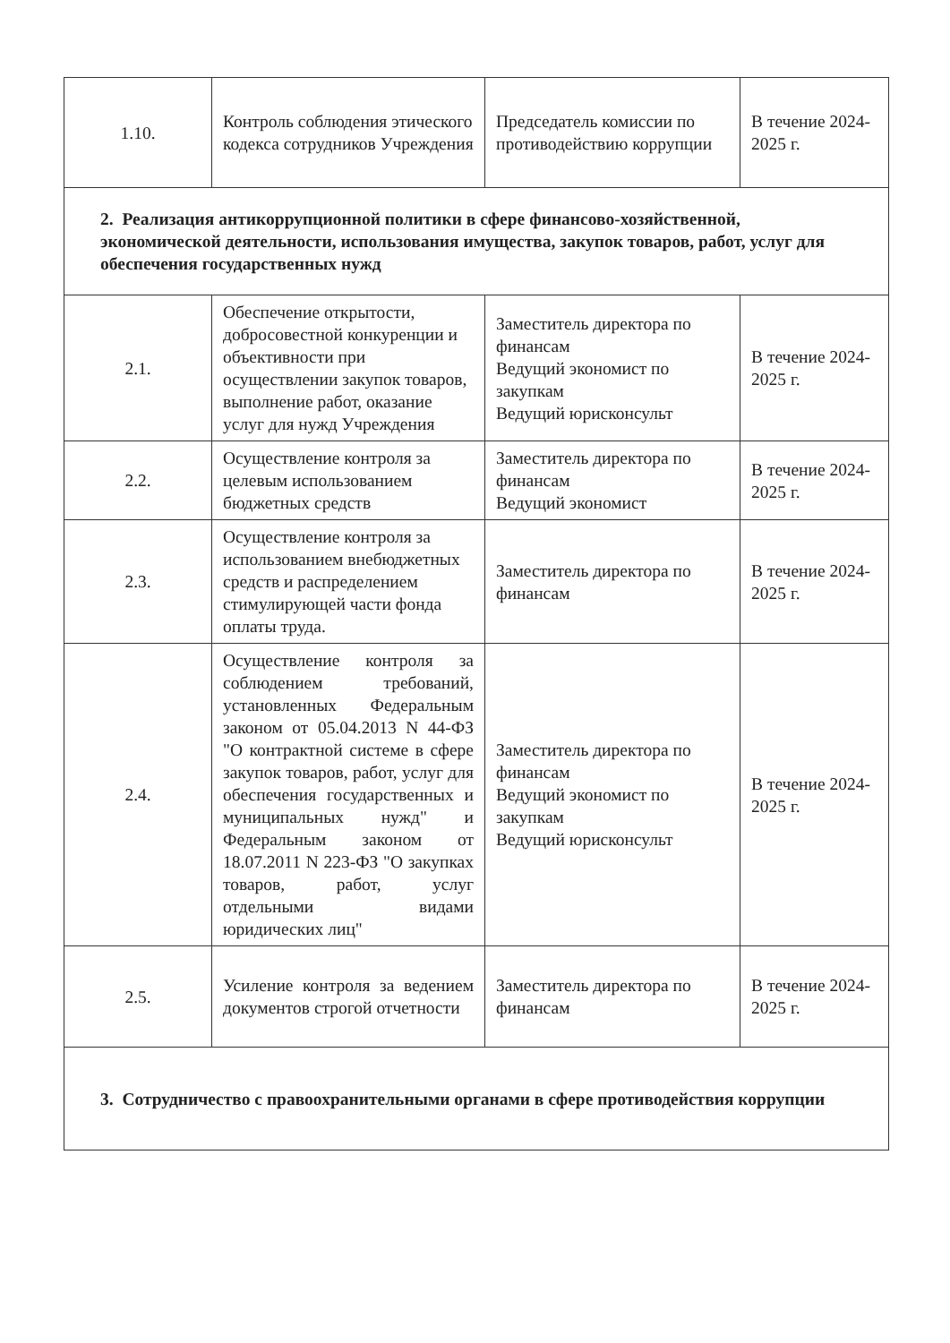| 1.10. | Контроль соблюдения этического кодекса сотрудников Учреждения | Председатель комиссии по противодействию коррупции | В течение 2024-2025 г. |
| 2. Реализация антикоррупционной политики в сфере финансово-хозяйственной, экономической деятельности, использования имущества, закупок товаров, работ, услуг для обеспечения государственных нужд | | | |
| 2.1. | Обеспечение открытости, добросовестной конкуренции и объективности при осуществлении закупок товаров, выполнение работ, оказание услуг для нужд Учреждения | Заместитель директора по финансам Ведущий экономист по закупкам Ведущий юрисконсульт | В течение 2024-2025 г. |
| 2.2. | Осуществление контроля за целевым использованием бюджетных средств | Заместитель директора по финансам Ведущий экономист | В течение 2024-2025 г. |
| 2.3. | Осуществление контроля за использованием внебюджетных средств и распределением стимулирующей части фонда оплаты труда. | Заместитель директора по финансам | В течение 2024-2025 г. |
| 2.4. | Осуществление контроля за соблюдением требований, установленных Федеральным законом от 05.04.2013 N 44-ФЗ "О контрактной системе в сфере закупок товаров, работ, услуг для обеспечения государственных и муниципальных нужд" и Федеральным законом от 18.07.2011 N 223-ФЗ "О закупках товаров, работ, услуг отдельными видами юридических лиц" | Заместитель директора по финансам Ведущий экономист по закупкам Ведущий юрисконсульт | В течение 2024-2025 г. |
| 2.5. | Усиление контроля за ведением документов строгой отчетности | Заместитель директора по финансам | В течение 2024-2025 г. |
| 3. Сотрудничество с правоохранительными органами в сфере противодействия коррупции | | | |